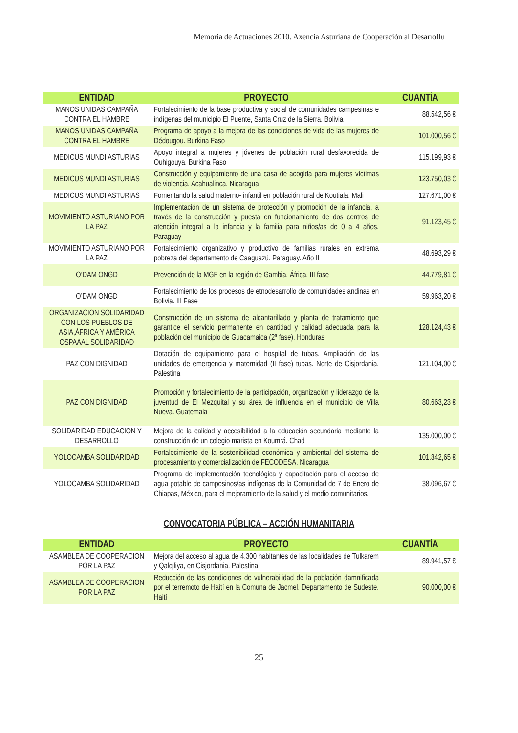Memoria de Actuaciones 2010. Axencia Asturiana de Cooperación al Desarrollu
| ENTIDAD | PROYECTO | CUANTÍA |
| --- | --- | --- |
| MANOS UNIDAS CAMPAÑA CONTRA EL HAMBRE | Fortalecimiento de la base productiva y social de comunidades campesinas e indígenas del municipio El Puente, Santa Cruz de la Sierra. Bolivia | 88.542,56 € |
| MANOS UNIDAS CAMPAÑA CONTRA EL HAMBRE | Programa de apoyo a la mejora de las condiciones de vida de las mujeres de Dédougou. Burkina Faso | 101.000,56 € |
| MEDICUS MUNDI ASTURIAS | Apoyo integral a mujeres y jóvenes de población rural desfavorecida de Ouhigouya. Burkina Faso | 115.199,93 € |
| MEDICUS MUNDI ASTURIAS | Construcción y equipamiento de una casa de acogida para mujeres víctimas de violencia. Acahualinca. Nicaragua | 123.750,03 € |
| MEDICUS MUNDI ASTURIAS | Fomentando la salud materno- infantil en población rural de Koutiala. Mali | 127.671,00 € |
| MOVIMIENTO ASTURIANO POR LA PAZ | Implementación de un sistema de protección y promoción de la infancia, a través de la construcción y puesta en funcionamiento de dos centros de atención integral a la infancia y la familia para niños/as de 0 a 4 años. Paraguay | 91.123,45 € |
| MOVIMIENTO ASTURIANO POR LA PAZ | Fortalecimiento organizativo y productivo de familias rurales en extrema pobreza del departamento de Caaguazú. Paraguay. Año II | 48.693,29 € |
| O’DAM ONGD | Prevención de la MGF en la región de Gambia. África. III fase | 44.779,81 € |
| O’DAM ONGD | Fortalecimiento de los procesos de etnodesarrollo de comunidades andinas en Bolivia. III Fase | 59.963,20 € |
| ORGANIZACION SOLIDARIDAD CON LOS PUEBLOS DE ASIA,ÁFRICA Y AMÉRICA OSPAAAL SOLIDARIDAD | Construcción de un sistema de alcantarillado y planta de tratamiento que garantice el servicio permanente en cantidad y calidad adecuada para la población del municipio de Guacamaica (2ª fase). Honduras | 128.124,43 € |
| PAZ CON DIGNIDAD | Dotación de equipamiento para el hospital de tubas. Ampliación de las unidades de emergencia y maternidad (II fase) tubas. Norte de Cisjordania. Palestina | 121.104,00 € |
| PAZ CON DIGNIDAD | Promoción y fortalecimiento de la participación, organización y liderazgo de la juventud de El Mezquital y su área de influencia en el municipio de Villa Nueva. Guatemala | 80.663,23 € |
| SOLIDARIDAD EDUCACION Y DESARROLLO | Mejora de la calidad y accesibilidad a la educación secundaria mediante la construcción de un colegio marista en Koumrá. Chad | 135.000,00 € |
| YOLOCAMBA SOLIDARIDAD | Fortalecimiento de la sostenibilidad económica y ambiental del sistema de procesamiento y comercialización de FECODESA. Nicaragua | 101.842,65 € |
| YOLOCAMBA SOLIDARIDAD | Programa de implementación tecnológica y capacitación para el acceso de agua potable de campesinos/as indígenas de la Comunidad de 7 de Enero de Chiapas, México, para el mejoramiento de la salud y el medio comunitarios. | 38.096,67 € |
CONVOCATORIA PÚBLICA – ACCIÓN HUMANITARIA
| ENTIDAD | PROYECTO | CUANTÍA |
| --- | --- | --- |
| ASAMBLEA DE COOPERACION POR LA PAZ | Mejora del acceso al agua de 4.300 habitantes de las localidades de Tulkarem y Qalqiliya, en Cisjordania. Palestina | 89.941,57 € |
| ASAMBLEA DE COOPERACION POR LA PAZ | Reducción de las condiciones de vulnerabilidad de la población damnificada por el terremoto de Haití en la Comuna de Jacmel. Departamento de Sudeste. Haití | 90.000,00 € |
25